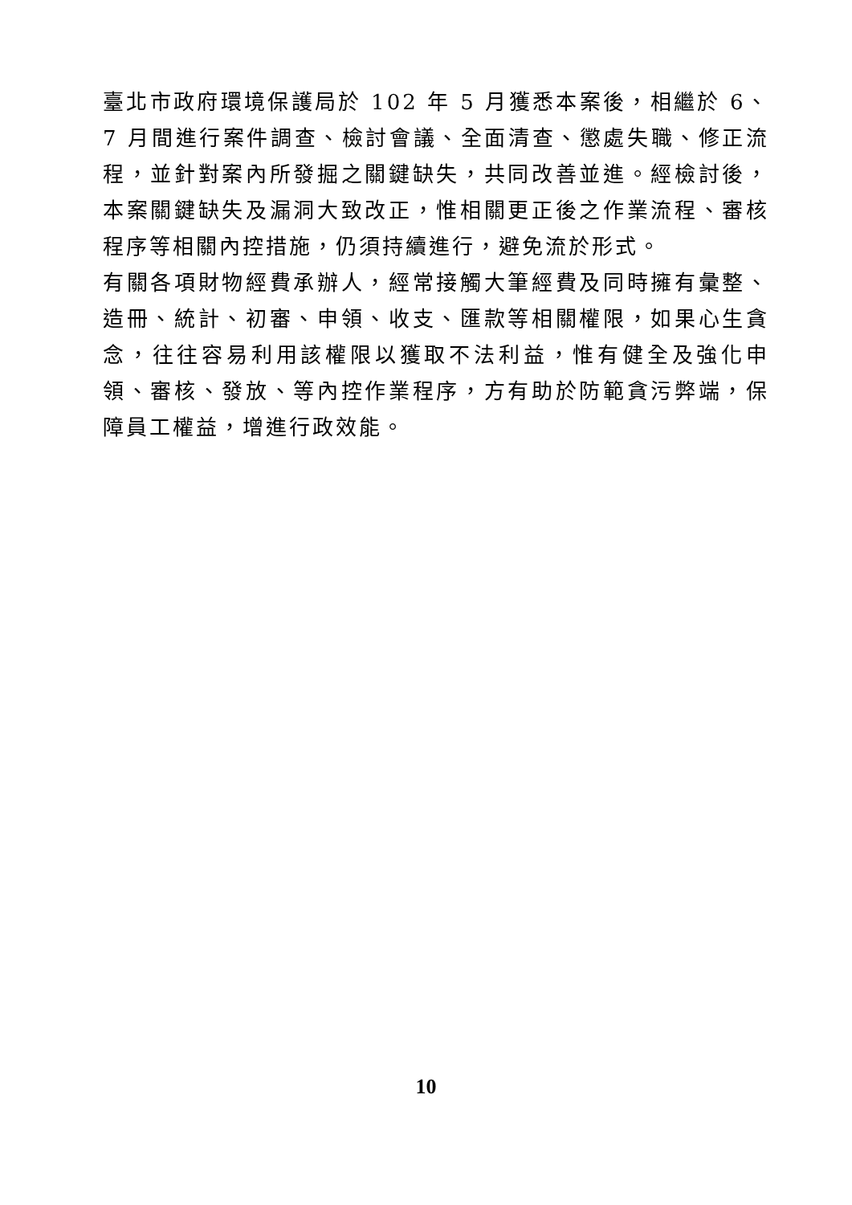臺北市政府環境保護局於 102 年 5 月獲悉本案後，相繼於 6、7 月間進行案件調查、檢討會議、全面清查、懲處失職、修正流程，並針對案內所發掘之關鍵缺失，共同改善並進。經檢討後，本案關鍵缺失及漏洞大致改正，惟相關更正後之作業流程、審核程序等相關內控措施，仍須持續進行，避免流於形式。
有關各項財物經費承辦人，經常接觸大筆經費及同時擁有彙整、造冊、統計、初審、申領、收支、匯款等相關權限，如果心生貪念，往往容易利用該權限以獲取不法利益，惟有健全及強化申領、審核、發放、等內控作業程序，方有助於防範貪污弊端，保障員工權益，增進行政效能。
10